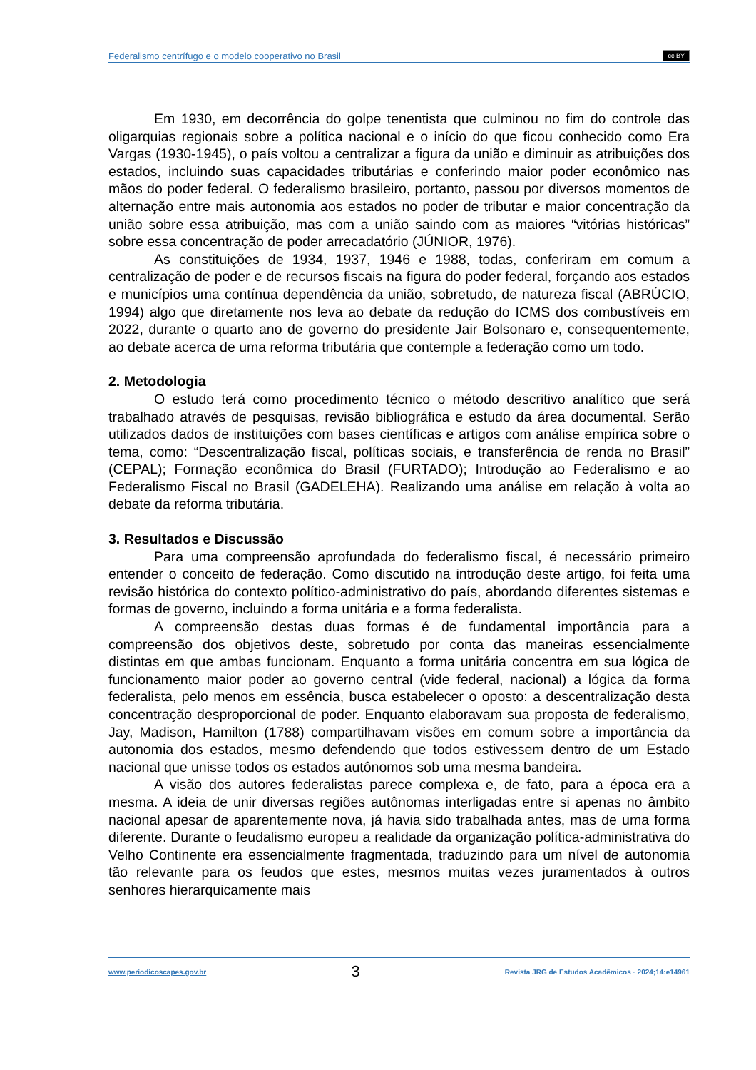Federalismo centrífugo e o modelo cooperativo no Brasil cc BY
Em 1930, em decorrência do golpe tenentista que culminou no fim do controle das oligarquias regionais sobre a política nacional e o início do que ficou conhecido como Era Vargas (1930-1945), o país voltou a centralizar a figura da união e diminuir as atribuições dos estados, incluindo suas capacidades tributárias e conferindo maior poder econômico nas mãos do poder federal. O federalismo brasileiro, portanto, passou por diversos momentos de alternação entre mais autonomia aos estados no poder de tributar e maior concentração da união sobre essa atribuição, mas com a união saindo com as maiores “vitórias históricas” sobre essa concentração de poder arrecadatório (JÚNIOR, 1976).
As constituições de 1934, 1937, 1946 e 1988, todas, conferiram em comum a centralização de poder e de recursos fiscais na figura do poder federal, forçando aos estados e municípios uma contínua dependência da união, sobretudo, de natureza fiscal (ABRÚCIO, 1994) algo que diretamente nos leva ao debate da redução do ICMS dos combustíveis em 2022, durante o quarto ano de governo do presidente Jair Bolsonaro e, consequentemente, ao debate acerca de uma reforma tributária que contemple a federação como um todo.
2. Metodologia
O estudo terá como procedimento técnico o método descritivo analítico que será trabalhado através de pesquisas, revisão bibliográfica e estudo da área documental. Serão utilizados dados de instituições com bases científicas e artigos com análise empírica sobre o tema, como: “Descentralização fiscal, políticas sociais, e transferência de renda no Brasil” (CEPAL); Formação econômica do Brasil (FURTADO); Introdução ao Federalismo e ao Federalismo Fiscal no Brasil (GADELEHA). Realizando uma análise em relação à volta ao debate da reforma tributária.
3. Resultados e Discussão
Para uma compreensão aprofundada do federalismo fiscal, é necessário primeiro entender o conceito de federação. Como discutido na introdução deste artigo, foi feita uma revisão histórica do contexto político-administrativo do país, abordando diferentes sistemas e formas de governo, incluindo a forma unitária e a forma federalista.
A compreensão destas duas formas é de fundamental importância para a compreensão dos objetivos deste, sobretudo por conta das maneiras essencialmente distintas em que ambas funcionam. Enquanto a forma unitária concentra em sua lógica de funcionamento maior poder ao governo central (vide federal, nacional) a lógica da forma federalista, pelo menos em essência, busca estabelecer o oposto: a descentralização desta concentração desproporcional de poder. Enquanto elaboravam sua proposta de federalismo, Jay, Madison, Hamilton (1788) compartilhavam visões em comum sobre a importância da autonomia dos estados, mesmo defendendo que todos estivessem dentro de um Estado nacional que unisse todos os estados autônomos sob uma mesma bandeira.
A visão dos autores federalistas parece complexa e, de fato, para a época era a mesma. A ideia de unir diversas regiões autônomas interligadas entre si apenas no âmbito nacional apesar de aparentemente nova, já havia sido trabalhada antes, mas de uma forma diferente. Durante o feudalismo europeu a realidade da organização política-administrativa do Velho Continente era essencialmente fragmentada, traduzindo para um nível de autonomia tão relevante para os feudos que estes, mesmos muitas vezes juramentados à outros senhores hierarquicamente mais
www.periodicoscapes.gov.br 3 Revista JRG de Estudos Acadêmicos · 2024;14:e14961